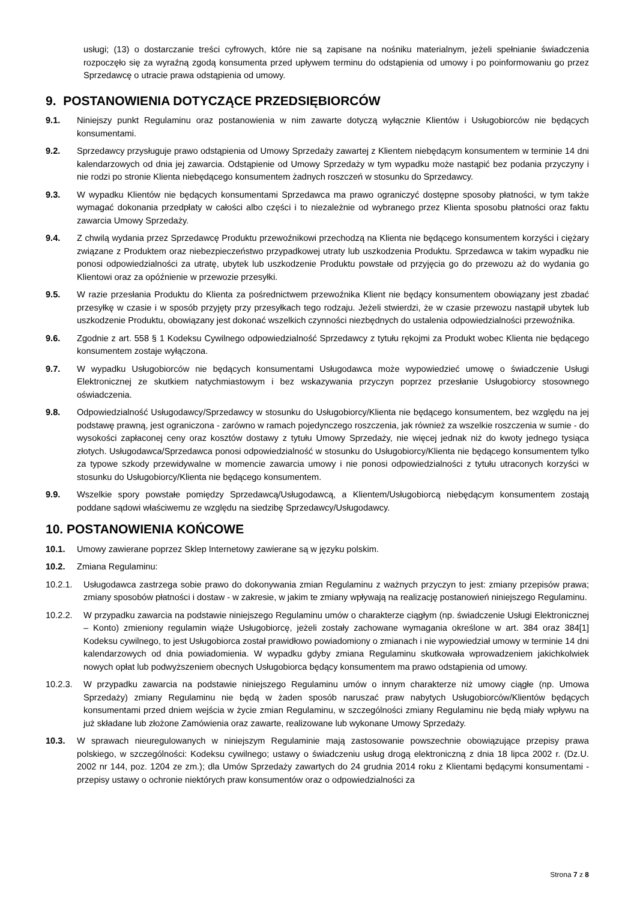usługi; (13) o dostarczanie treści cyfrowych, które nie są zapisane na nośniku materialnym, jeżeli spełnianie świadczenia rozpoczęło się za wyraźną zgodą konsumenta przed upływem terminu do odstąpienia od umowy i po poinformowaniu go przez Sprzedawcę o utracie prawa odstąpienia od umowy.
9. POSTANOWIENIA DOTYCZĄCE PRZEDSIĘBIORCÓW
9.1. Niniejszy punkt Regulaminu oraz postanowienia w nim zawarte dotyczą wyłącznie Klientów i Usługobiorców nie będących konsumentami.
9.2. Sprzedawcy przysługuje prawo odstąpienia od Umowy Sprzedaży zawartej z Klientem niebędącym konsumentem w terminie 14 dni kalendarzowych od dnia jej zawarcia. Odstąpienie od Umowy Sprzedaży w tym wypadku może nastąpić bez podania przyczyny i nie rodzi po stronie Klienta niebędącego konsumentem żadnych roszczeń w stosunku do Sprzedawcy.
9.3. W wypadku Klientów nie będących konsumentami Sprzedawca ma prawo ograniczyć dostępne sposoby płatności, w tym także wymagać dokonania przedpłaty w całości albo części i to niezależnie od wybranego przez Klienta sposobu płatności oraz faktu zawarcia Umowy Sprzedaży.
9.4. Z chwilą wydania przez Sprzedawcę Produktu przewoźnikowi przechodzą na Klienta nie będącego konsumentem korzyści i ciężary związane z Produktem oraz niebezpieczeństwo przypadkowej utraty lub uszkodzenia Produktu. Sprzedawca w takim wypadku nie ponosi odpowiedzialności za utratę, ubytek lub uszkodzenie Produktu powstałe od przyjęcia go do przewozu aż do wydania go Klientowi oraz za opóźnienie w przewozie przesyłki.
9.5. W razie przesłania Produktu do Klienta za pośrednictwem przewoźnika Klient nie będący konsumentem obowiązany jest zbadać przesyłkę w czasie i w sposób przyjęty przy przesyłkach tego rodzaju. Jeżeli stwierdzi, że w czasie przewozu nastąpił ubytek lub uszkodzenie Produktu, obowiązany jest dokonać wszelkich czynności niezbędnych do ustalenia odpowiedzialności przewoźnika.
9.6. Zgodnie z art. 558 § 1 Kodeksu Cywilnego odpowiedzialność Sprzedawcy z tytułu rękojmi za Produkt wobec Klienta nie będącego konsumentem zostaje wyłączona.
9.7. W wypadku Usługobiorców nie będących konsumentami Usługodawca może wypowiedzieć umowę o świadczenie Usługi Elektronicznej ze skutkiem natychmiastowym i bez wskazywania przyczyn poprzez przesłanie Usługobiorcy stosownego oświadczenia.
9.8. Odpowiedzialność Usługodawcy/Sprzedawcy w stosunku do Usługobiorcy/Klienta nie będącego konsumentem, bez względu na jej podstawę prawną, jest ograniczona - zarówno w ramach pojedynczego roszczenia, jak również za wszelkie roszczenia w sumie - do wysokości zapłaconej ceny oraz kosztów dostawy z tytułu Umowy Sprzedaży, nie więcej jednak niż do kwoty jednego tysiąca złotych. Usługodawca/Sprzedawca ponosi odpowiedzialność w stosunku do Usługobiorcy/Klienta nie będącego konsumentem tylko za typowe szkody przewidywalne w momencie zawarcia umowy i nie ponosi odpowiedzialności z tytułu utraconych korzyści w stosunku do Usługobiorcy/Klienta nie będącego konsumentem.
9.9. Wszelkie spory powstałe pomiędzy Sprzedawcą/Usługodawcą, a Klientem/Usługobiorcą niebędącym konsumentem zostają poddane sądowi właściwemu ze względu na siedzibę Sprzedawcy/Usługodawcy.
10. POSTANOWIENIA KOŃCOWE
10.1. Umowy zawierane poprzez Sklep Internetowy zawierane są w języku polskim.
10.2. Zmiana Regulaminu:
10.2.1. Usługodawca zastrzega sobie prawo do dokonywania zmian Regulaminu z ważnych przyczyn to jest: zmiany przepisów prawa; zmiany sposobów płatności i dostaw - w zakresie, w jakim te zmiany wpływają na realizację postanowień niniejszego Regulaminu.
10.2.2. W przypadku zawarcia na podstawie niniejszego Regulaminu umów o charakterze ciągłym (np. świadczenie Usługi Elektronicznej – Konto) zmieniony regulamin wiąże Usługobiorcę, jeżeli zostały zachowane wymagania określone w art. 384 oraz 384[1] Kodeksu cywilnego, to jest Usługobiorca został prawidłowo powiadomiony o zmianach i nie wypowiedział umowy w terminie 14 dni kalendarzowych od dnia powiadomienia. W wypadku gdyby zmiana Regulaminu skutkowała wprowadzeniem jakichkolwiek nowych opłat lub podwyższeniem obecnych Usługobiorca będący konsumentem ma prawo odstąpienia od umowy.
10.2.3. W przypadku zawarcia na podstawie niniejszego Regulaminu umów o innym charakterze niż umowy ciągłe (np. Umowa Sprzedaży) zmiany Regulaminu nie będą w żaden sposób naruszać praw nabytych Usługobiorców/Klientów będących konsumentami przed dniem wejścia w życie zmian Regulaminu, w szczególności zmiany Regulaminu nie będą miały wpływu na już składane lub złożone Zamówienia oraz zawarte, realizowane lub wykonane Umowy Sprzedaży.
10.3. W sprawach nieuregulowanych w niniejszym Regulaminie mają zastosowanie powszechnie obowiązujące przepisy prawa polskiego, w szczególności: Kodeksu cywilnego; ustawy o świadczeniu usług drogą elektroniczną z dnia 18 lipca 2002 r. (Dz.U. 2002 nr 144, poz. 1204 ze zm.); dla Umów Sprzedaży zawartych do 24 grudnia 2014 roku z Klientami będącymi konsumentami - przepisy ustawy o ochronie niektórych praw konsumentów oraz o odpowiedzialności za
Strona 7 z 8